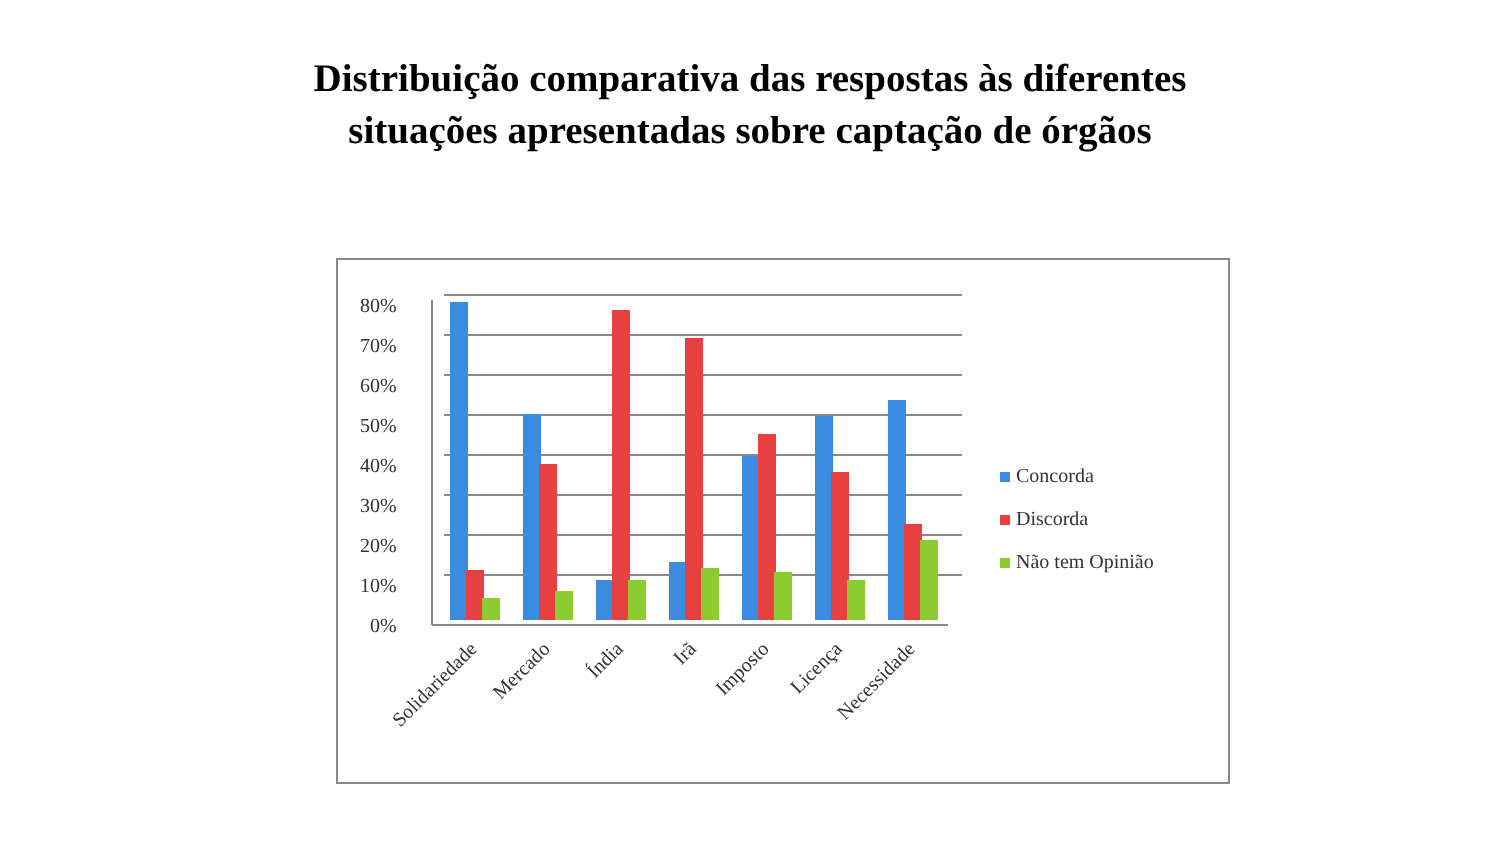Distribuição comparativa das respostas às diferentes
situações apresentadas sobre captação de órgãos
80%
70%
60%
50%
40%
30%
20%
10%
0%
Solidariedade
Mercado
Índia
Irã
Imposto
Licença
Necessidade
Concorda
Discorda
Não tem Opinião